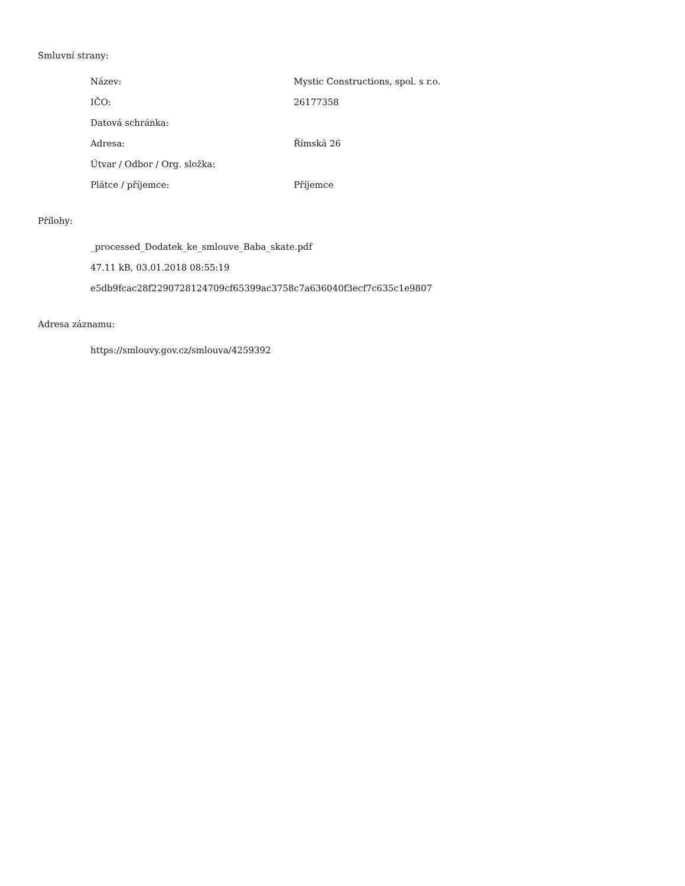Smluvní strany:
| Název: | Mystic Constructions, spol. s r.o. |
| IČO: | 26177358 |
| Datová schránka: | |
| Adresa: | Římská 26 |
| Útvar / Odbor / Org. složka: | |
| Plátce / příjemce: | Příjemce |
Přílohy:
_processed_Dodatek_ke_smlouve_Baba_skate.pdf
47.11 kB, 03.01.2018 08:55:19
e5db9fcac28f2290728124709cf65399ac3758c7a636040f3ecf7c635c1e9807
Adresa záznamu:
https://smlouvy.gov.cz/smlouva/4259392